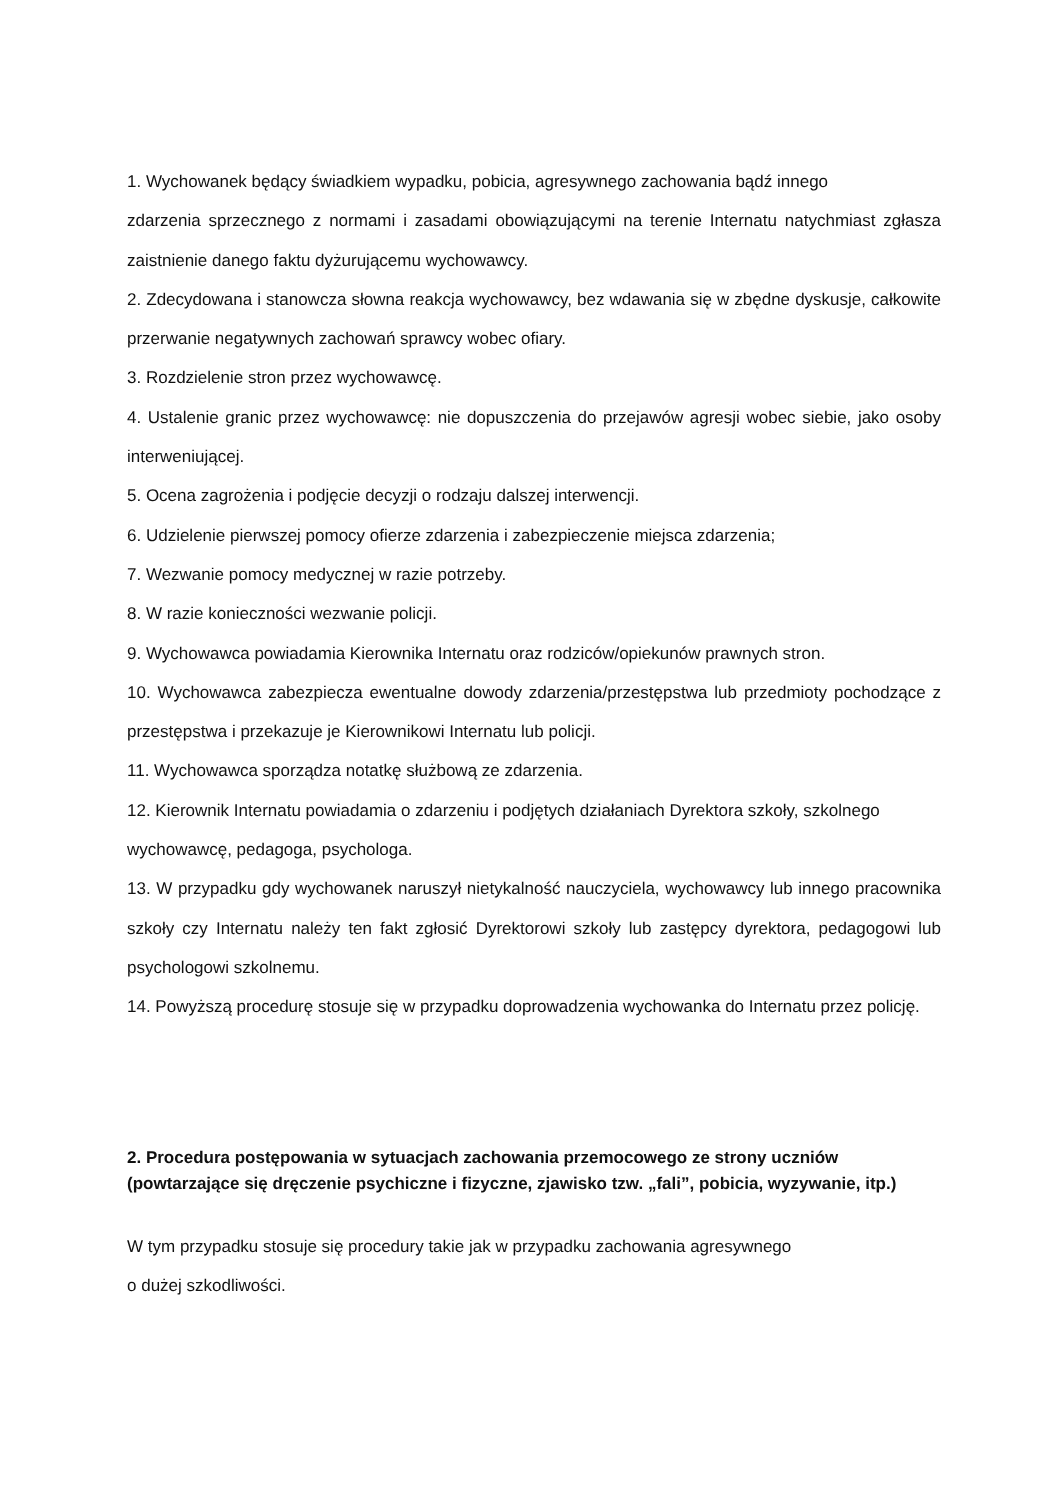1. Wychowanek będący świadkiem wypadku, pobicia, agresywnego zachowania bądź innego
zdarzenia sprzecznego z normami i zasadami obowiązującymi na terenie Internatu natychmiast zgłasza zaistnienie danego faktu dyżurującemu wychowawcy.
2. Zdecydowana i stanowcza słowna reakcja wychowawcy, bez wdawania się w zbędne dyskusje, całkowite przerwanie negatywnych zachowań sprawcy wobec ofiary.
3. Rozdzielenie stron przez wychowawcę.
4. Ustalenie granic przez wychowawcę: nie dopuszczenia do przejawów agresji wobec siebie, jako osoby interweniującej.
5. Ocena zagrożenia i podjęcie decyzji o rodzaju dalszej interwencji.
6. Udzielenie pierwszej pomocy ofierze zdarzenia i zabezpieczenie miejsca zdarzenia;
7. Wezwanie pomocy medycznej w razie potrzeby.
8. W razie konieczności wezwanie policji.
9. Wychowawca powiadamia Kierownika Internatu oraz rodziców/opiekunów prawnych stron.
10. Wychowawca zabezpiecza ewentualne dowody zdarzenia/przestępstwa lub przedmioty pochodzące z przestępstwa i przekazuje je Kierownikowi Internatu lub policji.
11. Wychowawca sporządza notatkę służbową ze zdarzenia.
12. Kierownik Internatu powiadamia o zdarzeniu i podjętych działaniach Dyrektora szkoły, szkolnego wychowawcę, pedagoga, psychologa.
13. W przypadku gdy wychowanek naruszył nietykalność nauczyciela, wychowawcy lub innego pracownika szkoły czy Internatu należy ten fakt zgłosić Dyrektorowi szkoły lub zastępcy dyrektora, pedagogowi lub psychologowi szkolnemu.
14. Powyższą procedurę stosuje się w przypadku doprowadzenia wychowanka do Internatu przez policję.
2. Procedura postępowania w sytuacjach zachowania przemocowego ze strony uczniów (powtarzające się dręczenie psychiczne i fizyczne, zjawisko tzw. „fali”, pobicia, wyzywanie, itp.)
W tym przypadku stosuje się procedury takie jak w przypadku zachowania agresywnego
o dużej szkodliwości.